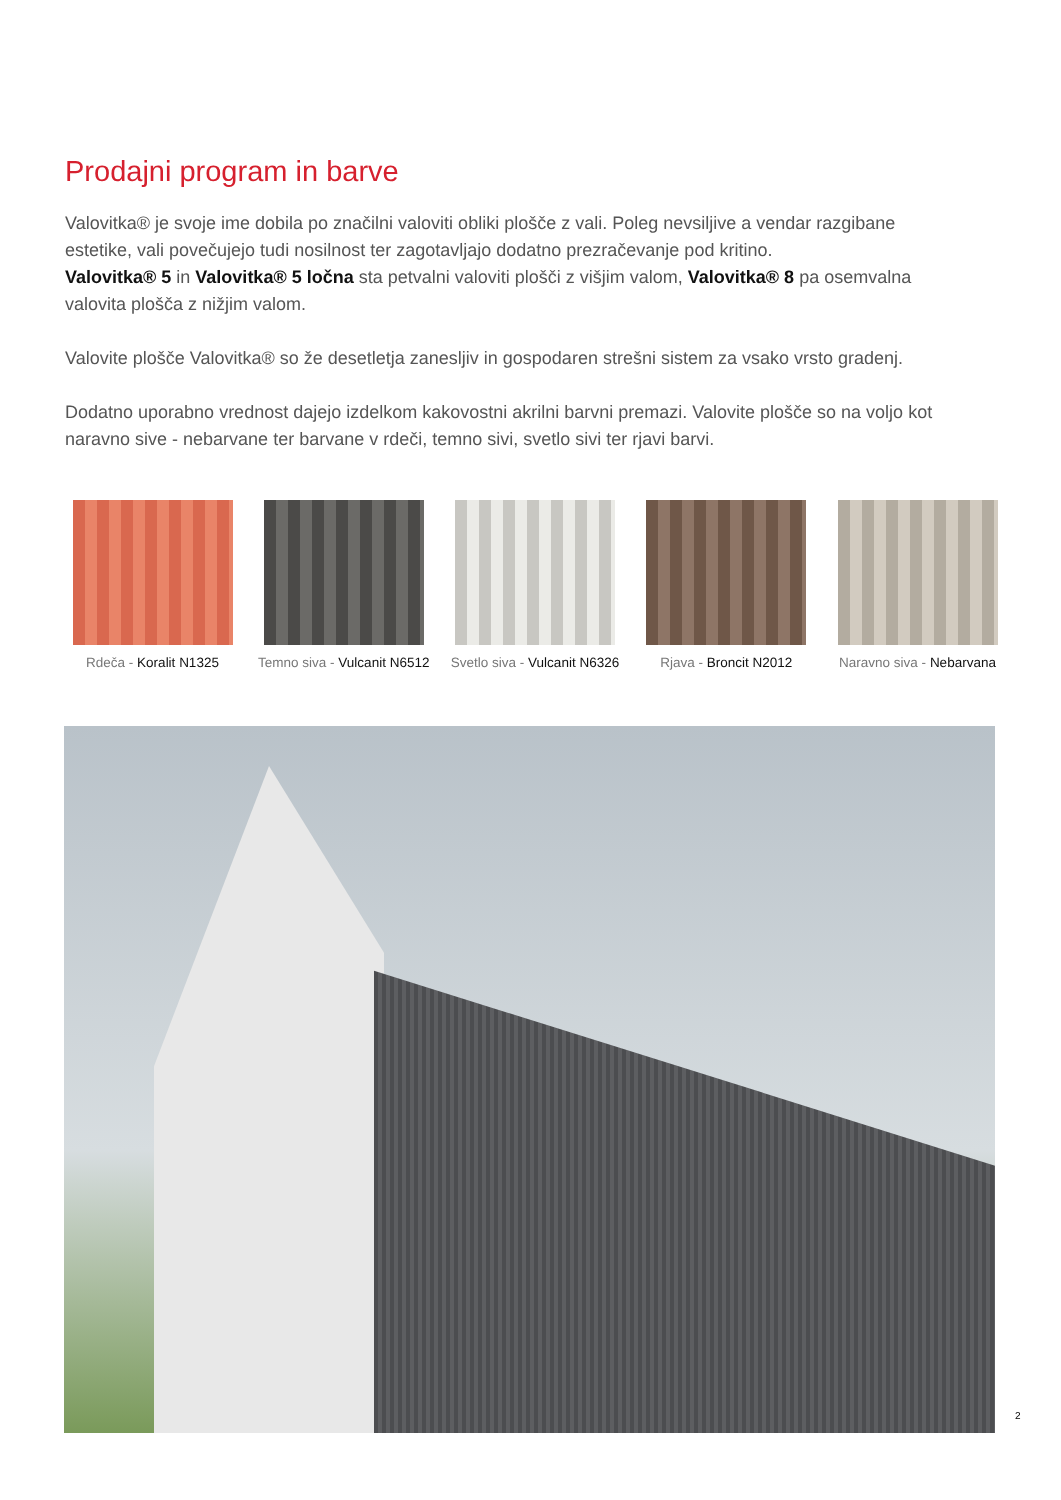Prodajni program in barve
Valovitka® je svoje ime dobila po značilni valoviti obliki plošče z vali. Poleg nevsiljive a vendar razgibane estetike, vali povečujejo tudi nosilnost ter zagotavljajo dodatno prezračevanje pod kritino.
Valovitka® 5 in Valovitka® 5 ločna sta petvalni valoviti plošči z višjim valom, Valovitka® 8 pa osemvalna valovita plošča z nižjim valom.
Valovite plošče Valovitka® so že desetletja zanesljiv in gospodaren strešni sistem za vsako vrsto gradenj.
Dodatno uporabno vrednost dajejo izdelkom kakovostni akrilni barvni premazi. Valovite plošče so na voljo kot naravno sive - nebarvane ter barvane v rdeči, temno sivi, svetlo sivi ter rjavi barvi.
Rdeča - Koralit N1325 Temno siva - Vulcanit N6512
Svetlo siva - Vulcanit N6326
Rjava - Broncit N2012 Naravno siva - Nebarvana
2